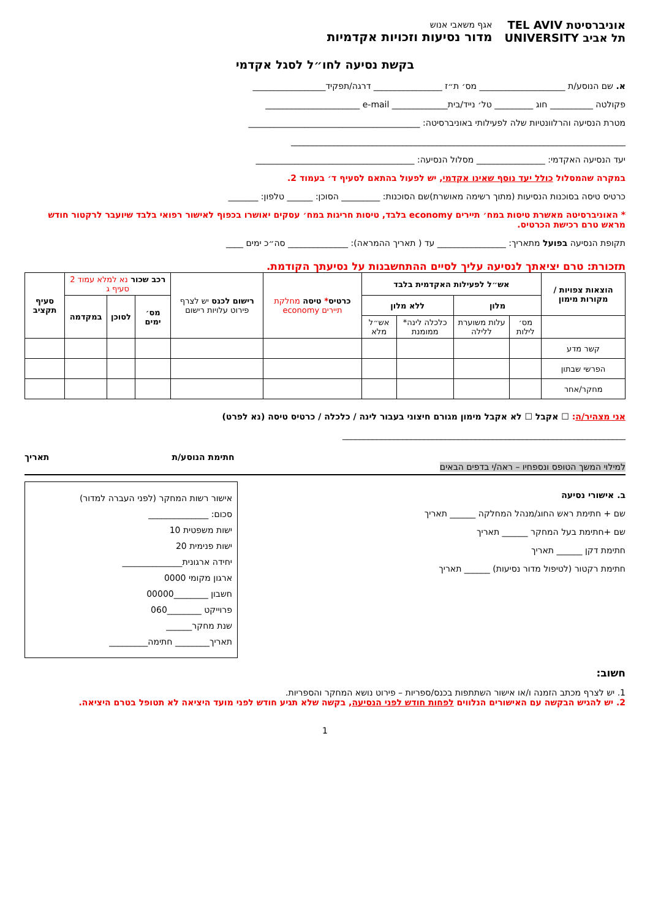אוניברסיטת TEL AVIV
תל אביב UNIVERSITY
אגף משאבי אנוש
מדור נסיעות וזכויות אקדמיות
בקשת נסיעה לחו״ל לסגל אקדמי
א. שם הנוסע/ת ____________________ מס׳ ת״ז ________________ דרגה/תפקיד_________________
פקולטה __________ חוג _________ טל׳ נייד/בית_____________ e-mail ______________________
מטרת הנסיעה והרלוונטיות שלה לפעילותי באוניברסיטה: ________________________________________
______________________________________________________________________________
יעד הנסיעה האקדמי: ________________ מסלול הנסיעה: _____________________________________
במקרה שהמסלול כולל יעד נוסף שאינו אקדמי, יש לפעול בהתאם לסעיף ד׳ בעמוד 2.
כרטיס טיסה בסוכנות הנסיעות (מתוך רשימה מאושרת)שם הסוכנות: _________ הסוכן: ______ טלפון: _______
* האוניברסיטה מאשרת טיסות במח׳ תיירים economy בלבד, טיסות חריגות במח׳ עסקים יאושרו בכפוף לאישור רפואי בלבד שיועבר לרקטור חודש מראש טרם רכישת הכרטיס.
תקופת הנסיעה בפועל מתאריך: ________________ עד ( תאריך ההמראה): ______________ סה״כ ימים ____
תזכורת: טרם יציאתך לנסיעה עליך לסיים ההתחשבנות על נסיעתך הקודמת.
| הוצאות צפויות / מקורות מימון | אש״ל לפעילות האקדמית בלבד | | | | כרטיס * טיסה מחלקת תיירים economy | רישום לכנס יש לצרף פירוט עלויות רישום | רכב שכור נא למלא עמוד 2 סעיף ג | | | סעיף תקציב |
| --- | --- | --- | --- | --- | --- | --- | --- | --- | --- | --- |
| | מלון | | ללא מלון | | | | מס׳ ימים | לסוכן | במקדמה | |
| | מס׳ לילות | עלות משוערת ללילה | כלכלה לינה* ממומנת | אש״ל מלא | | | | | | |
| קשר מדע | | | | | | | | | | |
| הפרשי שבתון | | | | | | | | | | |
| מחקר/אחר | | | | | | | | | | |
אני מצהיר/ה: ☐ אקבל ☐ לא אקבל מימון מגורם חיצוני בעבור לינה / כלכלה / כרטיס טיסה (נא לפרט)
__________________________________________________________________
חתימת הנוסע/ת תאריך
למילוי המשך הטופס ונספחיו – ראה/י בדפים הבאים
ב. אישורי נסיעה
שם + חתימת ראש החוג/מנהל המחלקה ______ תאריך
שם +חתימת בעל המחקר ______ תאריך
חתימת דקן ______ תאריך
חתימת רקטור (לטיפול מדור נסיעות) ______ תאריך
אישור רשות המחקר (לפני העברה למדור)
סכום: ______________
ישות משפטית 10
ישות פנימית 20
יחידה ארגונית______________
ארגון מקומי 0000
חשבון ________00000
פרוייקט ________060
שנת מחקר______
תאריך________ חתימה_________
חשוב:
1. יש לצרף מכתב הזמנה ו/או אישור השתתפות בכנס/ספריות – פירוט נושא המחקר והספריות.
2. יש להגיש הבקשה עם האישורים הנלווים לפחות חודש לפני הנסיעה, בקשה שלא תגיע חודש לפני מועד היציאה לא תטופל בטרם היציאה.
1